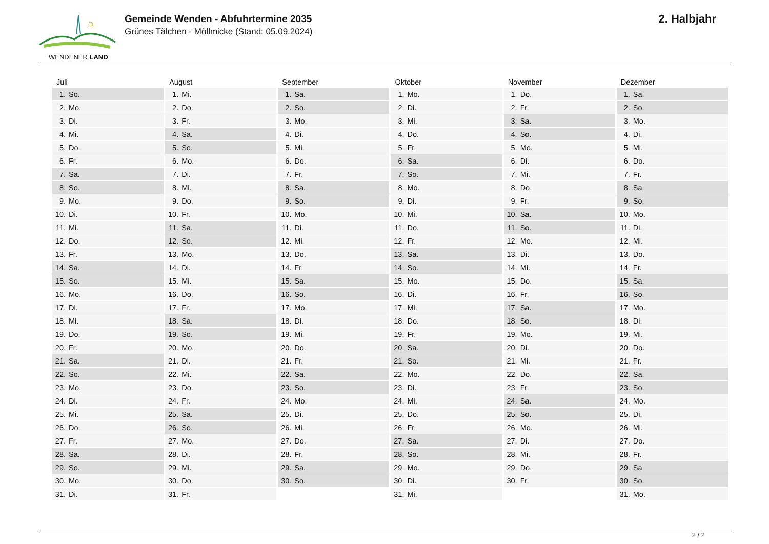WENDENER LAND
Gemeinde Wenden - Abfuhrtermine 2035
Grünes Tälchen - Möllmicke (Stand: 05.09.2024)
2. Halbjahr
| Juli | August | September | Oktober | November | Dezember |
| --- | --- | --- | --- | --- | --- |
| 1. So. | 1. Mi. | 1. Sa. | 1. Mo. | 1. Do. | 1. Sa. |
| 2. Mo. | 2. Do. | 2. So. | 2. Di. | 2. Fr. | 2. So. |
| 3. Di. | 3. Fr. | 3. Mo. | 3. Mi. | 3. Sa. | 3. Mo. |
| 4. Mi. | 4. Sa. | 4. Di. | 4. Do. | 4. So. | 4. Di. |
| 5. Do. | 5. So. | 5. Mi. | 5. Fr. | 5. Mo. | 5. Mi. |
| 6. Fr. | 6. Mo. | 6. Do. | 6. Sa. | 6. Di. | 6. Do. |
| 7. Sa. | 7. Di. | 7. Fr. | 7. So. | 7. Mi. | 7. Fr. |
| 8. So. | 8. Mi. | 8. Sa. | 8. Mo. | 8. Do. | 8. Sa. |
| 9. Mo. | 9. Do. | 9. So. | 9. Di. | 9. Fr. | 9. So. |
| 10. Di. | 10. Fr. | 10. Mo. | 10. Mi. | 10. Sa. | 10. Mo. |
| 11. Mi. | 11. Sa. | 11. Di. | 11. Do. | 11. So. | 11. Di. |
| 12. Do. | 12. So. | 12. Mi. | 12. Fr. | 12. Mo. | 12. Mi. |
| 13. Fr. | 13. Mo. | 13. Do. | 13. Sa. | 13. Di. | 13. Do. |
| 14. Sa. | 14. Di. | 14. Fr. | 14. So. | 14. Mi. | 14. Fr. |
| 15. So. | 15. Mi. | 15. Sa. | 15. Mo. | 15. Do. | 15. Sa. |
| 16. Mo. | 16. Do. | 16. So. | 16. Di. | 16. Fr. | 16. So. |
| 17. Di. | 17. Fr. | 17. Mo. | 17. Mi. | 17. Sa. | 17. Mo. |
| 18. Mi. | 18. Sa. | 18. Di. | 18. Do. | 18. So. | 18. Di. |
| 19. Do. | 19. So. | 19. Mi. | 19. Fr. | 19. Mo. | 19. Mi. |
| 20. Fr. | 20. Mo. | 20. Do. | 20. Sa. | 20. Di. | 20. Do. |
| 21. Sa. | 21. Di. | 21. Fr. | 21. So. | 21. Mi. | 21. Fr. |
| 22. So. | 22. Mi. | 22. Sa. | 22. Mo. | 22. Do. | 22. Sa. |
| 23. Mo. | 23. Do. | 23. So. | 23. Di. | 23. Fr. | 23. So. |
| 24. Di. | 24. Fr. | 24. Mo. | 24. Mi. | 24. Sa. | 24. Mo. |
| 25. Mi. | 25. Sa. | 25. Di. | 25. Do. | 25. So. | 25. Di. |
| 26. Do. | 26. So. | 26. Mi. | 26. Fr. | 26. Mo. | 26. Mi. |
| 27. Fr. | 27. Mo. | 27. Do. | 27. Sa. | 27. Di. | 27. Do. |
| 28. Sa. | 28. Di. | 28. Fr. | 28. So. | 28. Mi. | 28. Fr. |
| 29. So. | 29. Mi. | 29. Sa. | 29. Mo. | 29. Do. | 29. Sa. |
| 30. Mo. | 30. Do. | 30. So. | 30. Di. | 30. Fr. | 30. So. |
| 31. Di. | 31. Fr. | | 31. Mi. | | 31. Mo. |
2 / 2